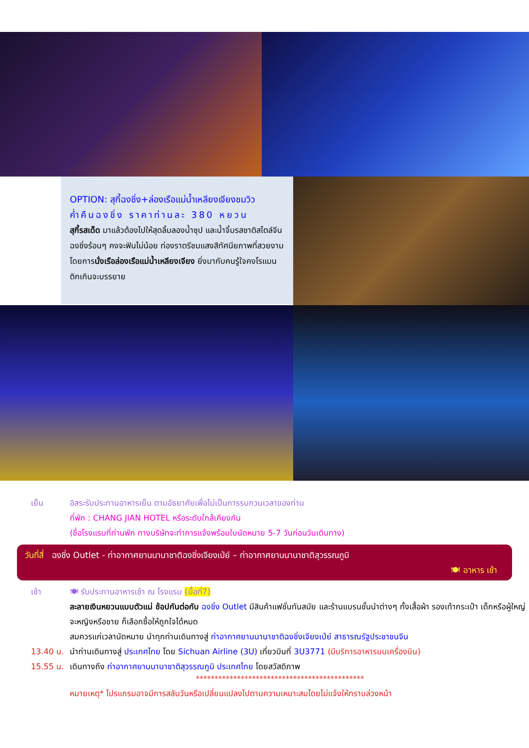OPTION: สุกี้ฉงชิ่ง+ล่องเรือแม่น้ำเหลียงเจียงชมวิว
ค่ำคืนฉงชิ่ง ราคาท่านละ 380 หยวน
สุกี้รสเด็ด มาแล้วต้องไปให้สุดลิ้มลองน้ำซุป และน้ำจิ้มรสชาติสไตล์จีนฉงชิ่งร้อนๆ คงจะฟินไม่น้อย ท่องราตรีชมแสงสีทัศนียภาพที่สวยงาม โดยการนั่งเรือล่องเรือแม่น้ำเหลียงเจียง ยิ่งมากับคนรู้ใจคงโรแมนติกเกินจะบรรยาย
เย็น อิสระรับประทานอาหารเย็น ตามอัธยาศัยเพื่อไม่เป็นการรบกวนเวลาของท่าน
ที่พัก : CHANG JIAN HOTEL หรือระดับใกล้เคียงกัน
(ชื่อโรงแรมที่ท่านพัก ทางบริษัทจะทำการแจ้งพร้อมใบนัดหมาย 5-7 วันก่อนวันเดินทาง)
วันที่สี่ ฉงชิ่ง Outlet - ท่าอากาศยานนานาชาติฉงชิ่งเจียงเป่ย์ – ท่าอากาศยานนานาชาติสุวรรณภูมิ
🍽 อาหาร เช้า
เช้า 🍽 รับประทานอาหารเช้า ณ โรงแรม (มื้อที่7)
ละลายเงินหยวนแบบตัวแม่ ช้อปกันต่อกับ ฉงชิ่ง Outlet มีสินค้าแฟชั่นทันสมัย และร้านแบรนชั้นนำต่างๆ ทั้งเสื้อผ้า รองเท้ากระเป๋า เด็กหรือผู้ใหญ่ จะหญิงหรือชาย ก็เลือกซื้อให้ถูกใจได้หมด
สมควรแก่เวลานัดหมาย นำทุกท่านเดินทางสู่ ท่าอากาศยานนานาชาติฉงชิ่งเจียงเป่ย์ สาธารณรัฐประชาชนจีน
13.40 น. นำท่านเดินทางสู่ ประเทศไทย โดย Sichuan Airline (3U) เที่ยวบินที่ 3U3771 (มีบริการอาหารบนเครื่องบิน)
15.55 น. เดินทางถึง ท่าอากาศยานนานาชาติสุวรรณภูมิ ประเทศไทย โดยสวัสดิภาพ
*********************************************
หมายเหตุ* โปรแกรมอาจมีการสลับวันหรือเปลี่ยนแปลงไปตามความเหมาะสมโดยไม่แจ้งให้ทราบล่วงหน้า